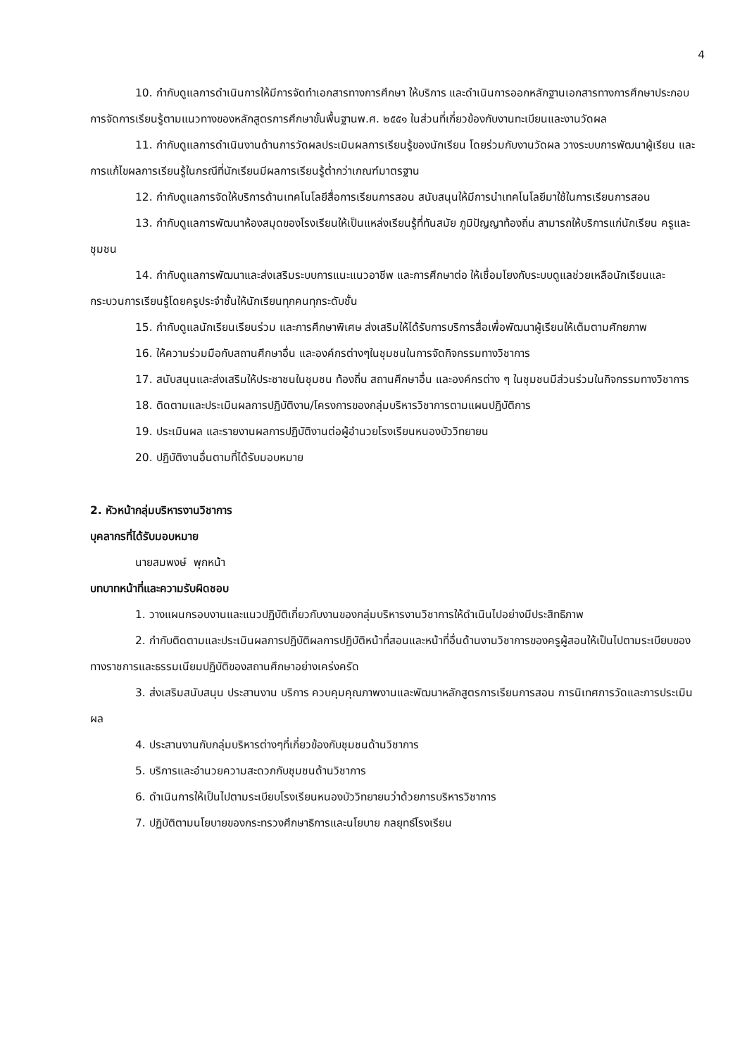4
10. กำกับดูแลการดำเนินการให้มีการจัดทำเอกสารทางการศึกษา ให้บริการ และดำเนินการออกหลักฐานเอกสารทางการศึกษาประกอบการจัดการเรียนรู้ตามแนวทางของหลักสูตรการศึกษาขั้นพื้นฐานพ.ศ. ๒๕๕๑ ในส่วนที่เกี่ยวข้องกับงานทะเบียนและงานวัดผล
11. กำกับดูแลการดำเนินงานด้านการวัดผลประเมินผลการเรียนรู้ของนักเรียน โดยร่วมกับงานวัดผล วางระบบการพัฒนาผู้เรียน และการแก้ไขผลการเรียนรู้ในกรณีที่นักเรียนมีผลการเรียนรู้ต่ำกว่าเกณฑ์มาตรฐาน
12. กำกับดูแลการจัดให้บริการด้านเทคโนโลยีสื่อการเรียนการสอน สนับสนุนให้มีการนำเทคโนโลยีมาใช้ในการเรียนการสอน
13. กำกับดูแลการพัฒนาห้องสมุดของโรงเรียนให้เป็นแหล่งเรียนรู้ที่ทันสมัย ภูมิปัญญาท้องถิ่น สามารถให้บริการแก่นักเรียน ครูและชุมชน
14. กำกับดูแลการพัฒนาและส่งเสริมระบบการแนะแนวอาชีพ และการศึกษาต่อ ให้เชื่อมโยงกับระบบดูแลช่วยเหลือนักเรียนและกระบวนการเรียนรู้โดยครูประจำชั้นให้นักเรียนทุกคนทุกระดับชั้น
15. กำกับดูแลนักเรียนเรียนร่วม และการศึกษาพิเศษ ส่งเสริมให้ได้รับการบริการสื่อเพื่อพัฒนาผู้เรียนให้เต็มตามศักยภาพ
16. ให้ความร่วมมือกับสถานศึกษาอื่น และองค์กรต่างๆในชุมชนในการจัดกิจกรรมทางวิชาการ
17. สนับสนุนและส่งเสริมให้ประชาชนในชุมชน ท้องถิ่น สถานศึกษาอื่น และองค์กรต่าง ๆ ในชุมชนมีส่วนร่วมในกิจกรรมทางวิชาการ
18. ติดตามและประเมินผลการปฏิบัติงาน/โครงการของกลุ่มบริหารวิชาการตามแผนปฏิบัติการ
19. ประเมินผล และรายงานผลการปฏิบัติงานต่อผู้อำนวยโรงเรียนหนองบัววิทยายน
20. ปฏิบัติงานอื่นตามที่ได้รับมอบหมาย
2. หัวหน้ากลุ่มบริหารงานวิชาการ
บุคลากรที่ได้รับมอบหมาย
นายสมพงษ์ พุกหน้า
บทบาทหน้าที่และความรับผิดชอบ
1. วางแผนกรอบงานและแนวปฏิบัติเกี่ยวกับงานของกลุ่มบริหารงานวิชาการให้ดำเนินไปอย่างมีประสิทธิภาพ
2. กำกับติดตามและประเมินผลการปฏิบัติผลการปฏิบัติหน้าที่สอนและหน้าที่อื่นด้านงานวิชาการของครูผู้สอนให้เป็นไปตามระเบียบของทางราชการและธรรมเนียมปฏิบัติของสถานศึกษาอย่างเคร่งครัด
3. ส่งเสริมสนับสนุน ประสานงาน บริการ ควบคุมคุณภาพงานและพัฒนาหลักสูตรการเรียนการสอน การนิเทศการวัดและการประเมินผล
4. ประสานงานกับกลุ่มบริหารต่างๆที่เกี่ยวข้องกับชุมชนด้านวิชาการ
5. บริการและอำนวยความสะดวกกับชุมชนด้านวิชาการ
6. ดำเนินการให้เป็นไปตามระเบียบโรงเรียนหนองบัววิทยายนว่าด้วยการบริหารวิชาการ
7. ปฏิบัติตามนโยบายของกระทรวงศึกษาธิการและนโยบาย กลยุทธ์โรงเรียน